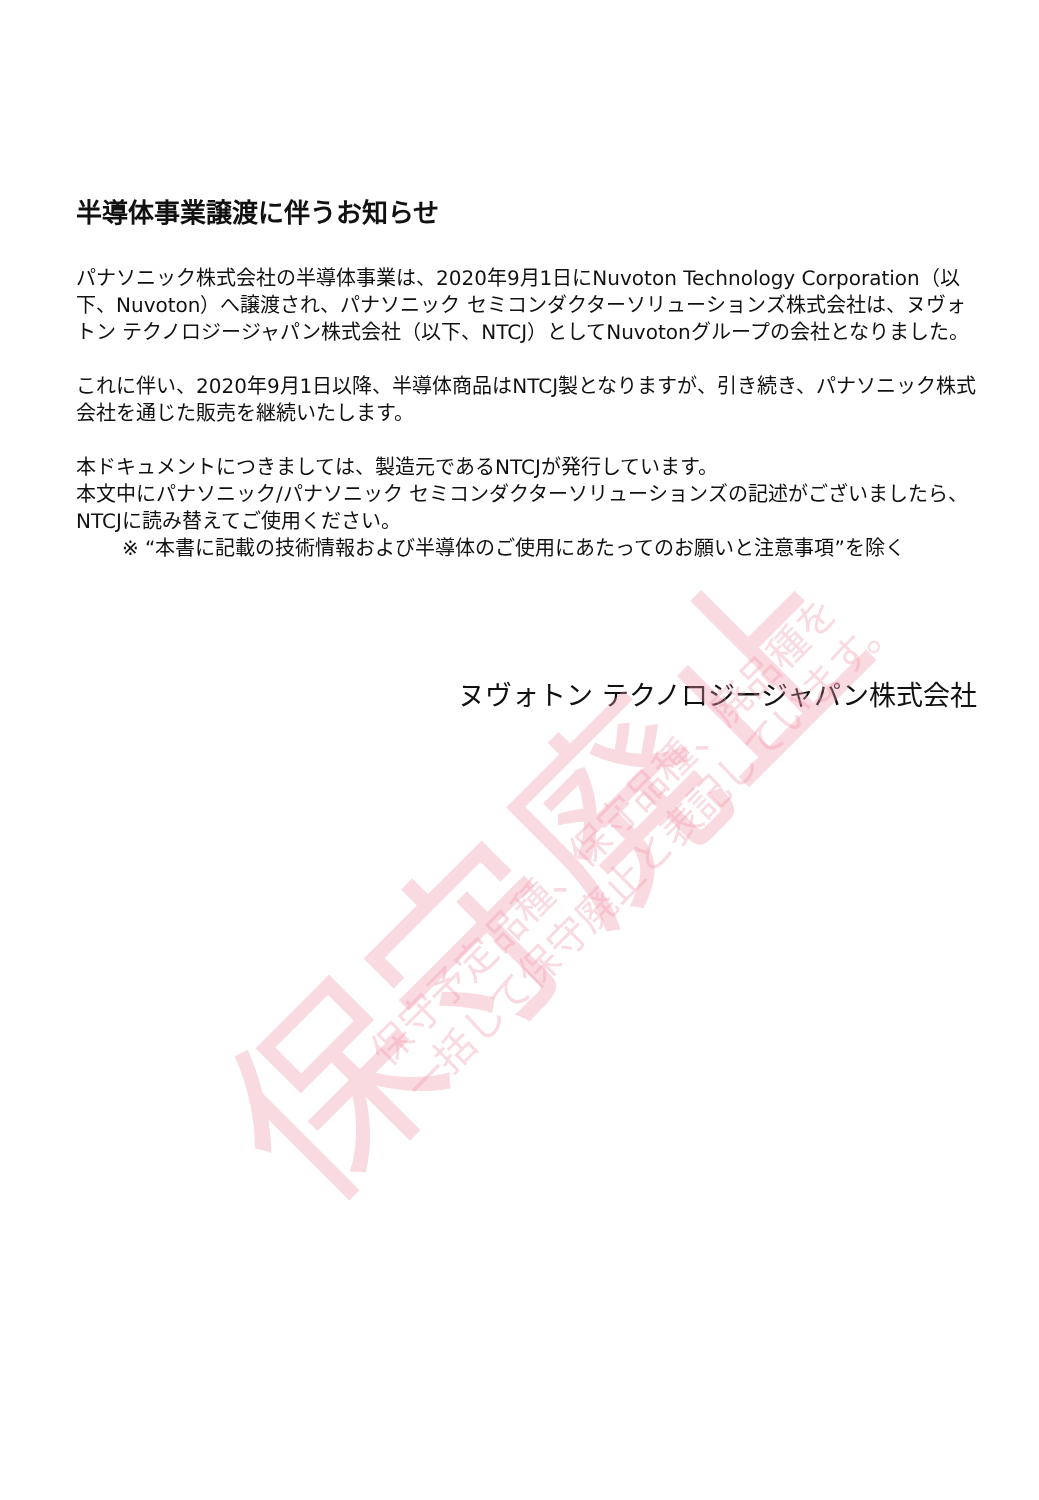半導体事業譲渡に伴うお知らせ
パナソニック株式会社の半導体事業は、2020年9月1日にNuvoton Technology Corporation（以下、Nuvoton）へ譲渡され、パナソニック セミコンダクターソリューションズ株式会社は、ヌヴォトン テクノロジージャパン株式会社（以下、NTCJ）としてNuvotonグループの会社となりました。
これに伴い、2020年9月1日以降、半導体商品はNTCJ製となりますが、引き続き、パナソニック株式会社を通じた販売を継続いたします。
本ドキュメントにつきましては、製造元であるNTCJが発行しています。
本文中にパナソニック/パナソニック セミコンダクターソリューションズの記述がございましたら、NTCJに読み替えてご使用ください。
※ “本書に記載の技術情報および半導体のご使用にあたってのお願いと注意事項”を除く
ヌヴォトン テクノロジージャパン株式会社
保守廃止
保守予定品種、保守品種、廃品種を
一括して保守廃止と表記しています。